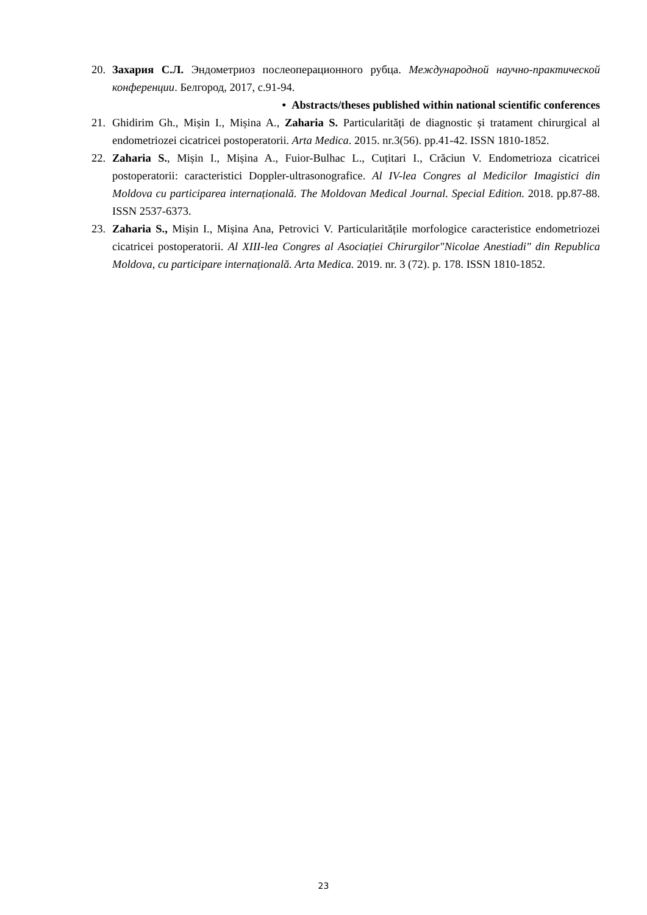20. Захария С.Л. Эндометриоз послеоперационного рубца. Международной научно-практической конференции. Белгород, 2017, с.91-94.
• Abstracts/theses published within national scientific conferences
21. Ghidirim Gh., Mișin I., Mișina A., Zaharia S. Particularități de diagnostic și tratament chirurgical al endometriozei cicatricei postoperatorii. Arta Medica. 2015. nr.3(56). pp.41-42. ISSN 1810-1852.
22. Zaharia S., Mișin I., Mișina A., Fuior-Bulhac L., Cuțitari I., Crăciun V. Endometrioza cicatricei postoperatorii: caracteristici Doppler-ultrasonografice. Al IV-lea Congres al Medicilor Imagistici din Moldova cu participarea internațională. The Moldovan Medical Journal. Special Edition. 2018. pp.87-88. ISSN 2537-6373.
23. Zaharia S., Mișin I., Mișina Ana, Petrovici V. Particularitățile morfologice caracteristice endometriozei cicatricei postoperatorii. Al XIII-lea Congres al Asociației Chirurgilor"Nicolae Anestiadi" din Republica Moldova, cu participare internațională. Arta Medica. 2019. nr. 3 (72). p. 178. ISSN 1810-1852.
23